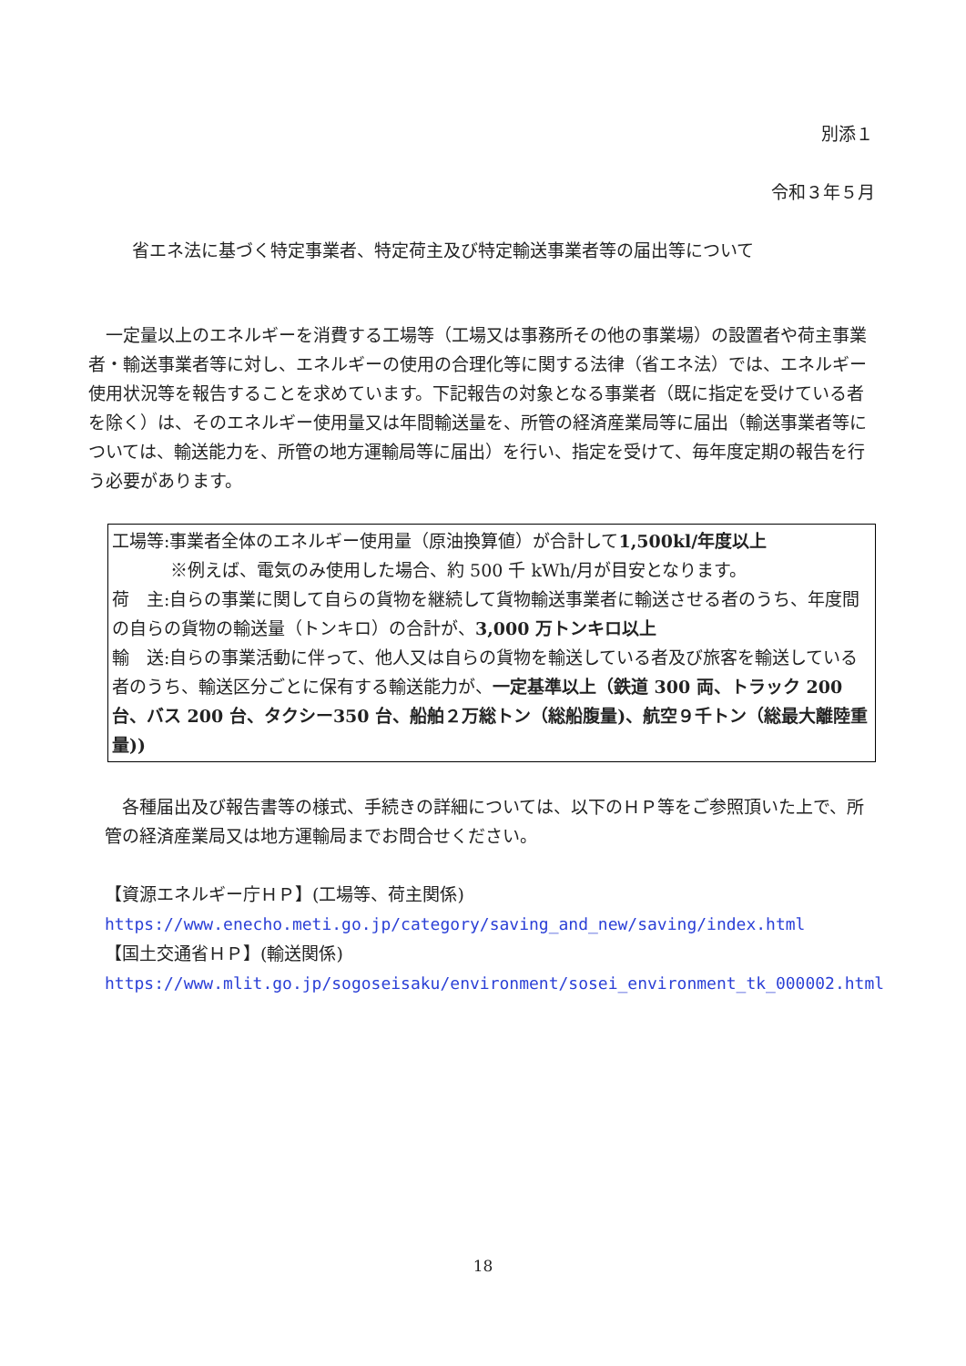別添１
令和３年５月
省エネ法に基づく特定事業者、特定荷主及び特定輸送事業者等の届出等について
　一定量以上のエネルギーを消費する工場等（工場又は事務所その他の事業場）の設置者や荷主事業者・輸送事業者等に対し、エネルギーの使用の合理化等に関する法律（省エネ法）では、エネルギー使用状況等を報告することを求めています。下記報告の対象となる事業者（既に指定を受けている者を除く）は、そのエネルギー使用量又は年間輸送量を、所管の経済産業局等に届出（輸送事業者等については、輸送能力を、所管の地方運輸局等に届出）を行い、指定を受けて、毎年度定期の報告を行う必要があります。
工場等:事業者全体のエネルギー使用量（原油換算値）が合計して1,500kl/年度以上
※例えば、電気のみ使用した場合、約 500 千 kWh/月が目安となります。
荷　主:自らの事業に関して自らの貨物を継続して貨物輸送事業者に輸送させる者のうち、年度間の自らの貨物の輸送量（トンキロ）の合計が、3,000 万トンキロ以上
輸　送:自らの事業活動に伴って、他人又は自らの貨物を輸送している者及び旅客を輸送している者のうち、輸送区分ごとに保有する輸送能力が、一定基準以上（鉄道 300 両、トラック 200 台、バス 200 台、タクシー350 台、船舶２万総トン（総船腹量)、航空９千トン（総最大離陸重量))
　各種届出及び報告書等の様式、手続きの詳細については、以下のＨＰ等をご参照頂いた上で、所管の経済産業局又は地方運輸局までお問合せください。
【資源エネルギー庁ＨＰ】(工場等、荷主関係)
https://www.enecho.meti.go.jp/category/saving_and_new/saving/index.html
【国土交通省ＨＰ】(輸送関係)
https://www.mlit.go.jp/sogoseisaku/environment/sosei_environment_tk_000002.html
18